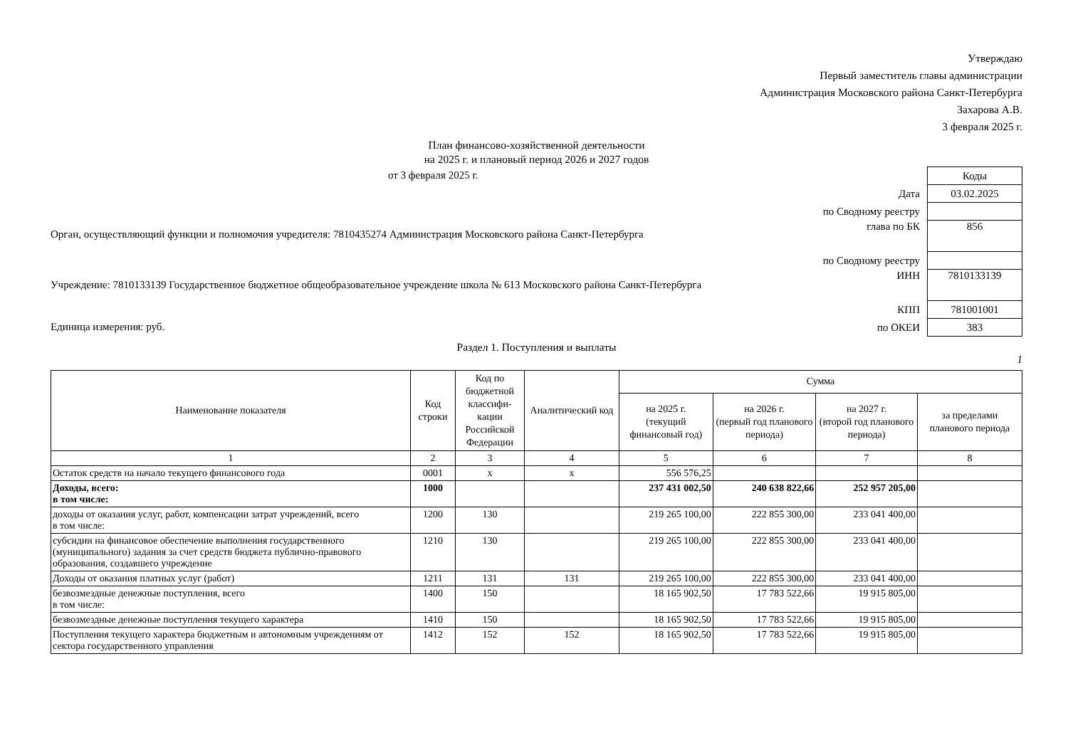Утверждаю
Первый заместитель главы администрации
Администрация Московского района Санкт-Петербурга
Захарова А.В.
3 февраля 2025 г.
План финансово-хозяйственной деятельности
на 2025 г. и плановый период 2026 и 2027 годов
от 3 февраля 2025 г.
Орган, осуществляющий функции и полномочия учредителя: 7810435274 Администрация Московского района Санкт-Петербурга
Учреждение: 7810133139 Государственное бюджетное общеобразовательное учреждение школа № 613 Московского района Санкт-Петербурга
Единица измерения: руб.
| | Коды |
| Дата | 03.02.2025 |
| по Сводному реестру | |
| глава по БК | 856 |
| по Сводному реестру | |
| ИНН | 7810133139 |
| КПП | 781001001 |
| по ОКЕИ | 383 |
Раздел 1. Поступления и выплаты
1
| Наименование показателя | Код строки | Код по бюджетной классифи-кации Российской Федерации | Аналитический код | Сумма | | | |
| --- | --- | --- | --- | --- | --- | --- | --- |
| | | | | на 2025 г. (текущий финансовый год) | на 2026 г. (первый год планового периода) | на 2027 г. (второй год планового периода) | за пределами планового периода |
| 1 | 2 | 3 | 4 | 5 | 6 | 7 | 8 |
| Остаток средств на начало текущего финансового года | 0001 | x | x | 556 576,25 | | | |
| Доходы, всего: в том числе: | 1000 | | | 237 431 002,50 | 240 638 822,66 | 252 957 205,00 | |
| доходы от оказания услуг, работ, компенсации затрат учреждений, всего в том числе: | 1200 | 130 | | 219 265 100,00 | 222 855 300,00 | 233 041 400,00 | |
| субсидии на финансовое обеспечение выполнения государственного (муниципального) задания за счет средств бюджета публично-правового образования, создавшего учреждение | 1210 | 130 | | 219 265 100,00 | 222 855 300,00 | 233 041 400,00 | |
| Доходы от оказания платных услуг (работ) | 1211 | 131 | 131 | 219 265 100,00 | 222 855 300,00 | 233 041 400,00 | |
| безвозмездные денежные поступления, всего в том числе: | 1400 | 150 | | 18 165 902,50 | 17 783 522,66 | 19 915 805,00 | |
| безвозмездные денежные поступления текущего характера | 1410 | 150 | | 18 165 902,50 | 17 783 522,66 | 19 915 805,00 | |
| Поступления текущего характера бюджетным и автономным учреждениям от сектора государственного управления | 1412 | 152 | 152 | 18 165 902,50 | 17 783 522,66 | 19 915 805,00 | |